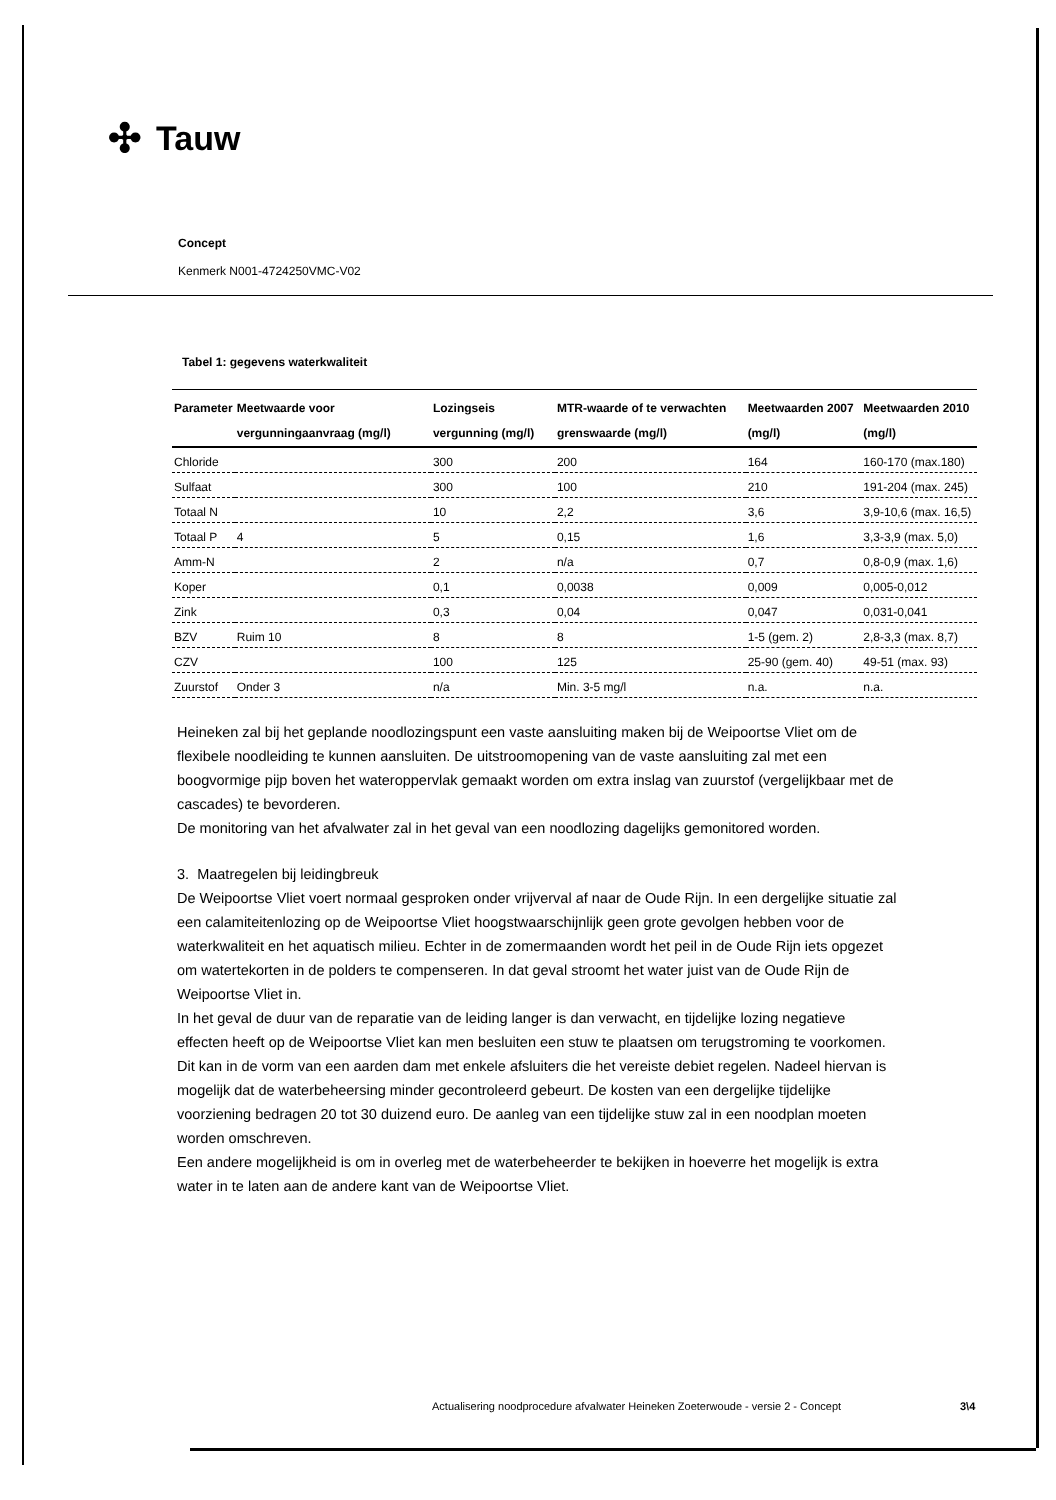✣ Tauw
Concept
Kenmerk N001-4724250VMC-V02
Tabel 1: gegevens waterkwaliteit
| Parameter | Meetwaarde voor vergunningaanvraag (mg/l) | Lozingseis vergunning (mg/l) | MTR-waarde of te verwachten grenswaarde (mg/l) | Meetwaarden 2007 (mg/l) | Meetwaarden 2010 (mg/l) |
| --- | --- | --- | --- | --- | --- |
| Chloride | | 300 | 200 | 164 | 160-170 (max.180) |
| Sulfaat | | 300 | 100 | 210 | 191-204 (max. 245) |
| Totaal N | | 10 | 2,2 | 3,6 | 3,9-10,6 (max. 16,5) |
| Totaal P | 4 | 5 | 0,15 | 1,6 | 3,3-3,9 (max. 5,0) |
| Amm-N | | 2 | n/a | 0,7 | 0,8-0,9 (max. 1,6) |
| Koper | | 0,1 | 0,0038 | 0,009 | 0,005-0,012 |
| Zink | | 0,3 | 0,04 | 0,047 | 0,031-0,041 |
| BZV | Ruim 10 | 8 | 8 | 1-5 (gem. 2) | 2,8-3,3 (max. 8,7) |
| CZV | | 100 | 125 | 25-90 (gem. 40) | 49-51 (max. 93) |
| Zuurstof | Onder 3 | n/a | Min. 3-5 mg/l | n.a. | n.a. |
Heineken zal bij het geplande noodlozingspunt een vaste aansluiting maken bij de Weipoortse Vliet om de flexibele noodleiding te kunnen aansluiten. De uitstroomopening van de vaste aansluiting zal met een boogvormige pijp boven het wateroppervlak gemaakt worden om extra inslag van zuurstof (vergelijkbaar met de cascades) te bevorderen.
De monitoring van het afvalwater zal in het geval van een noodlozing dagelijks gemonitored worden.
3. Maatregelen bij leidingbreuk
De Weipoortse Vliet voert normaal gesproken onder vrijverval af naar de Oude Rijn. In een dergelijke situatie zal een calamiteitenlozing op de Weipoortse Vliet hoogstwaarschijnlijk geen grote gevolgen hebben voor de waterkwaliteit en het aquatisch milieu. Echter in de zomermaanden wordt het peil in de Oude Rijn iets opgezet om watertekorten in de polders te compenseren. In dat geval stroomt het water juist van de Oude Rijn de Weipoortse Vliet in.
In het geval de duur van de reparatie van de leiding langer is dan verwacht, en tijdelijke lozing negatieve effecten heeft op de Weipoortse Vliet kan men besluiten een stuw te plaatsen om terugstroming te voorkomen. Dit kan in de vorm van een aarden dam met enkele afsluiters die het vereiste debiet regelen. Nadeel hiervan is mogelijk dat de waterbeheersing minder gecontroleerd gebeurt. De kosten van een dergelijke tijdelijke voorziening bedragen 20 tot 30 duizend euro. De aanleg van een tijdelijke stuw zal in een noodplan moeten worden omschreven.
Een andere mogelijkheid is om in overleg met de waterbeheerder te bekijken in hoeverre het mogelijk is extra water in te laten aan de andere kant van de Weipoortse Vliet.
Actualisering noodprocedure afvalwater Heineken Zoeterwoude - versie 2 - Concept
3\4